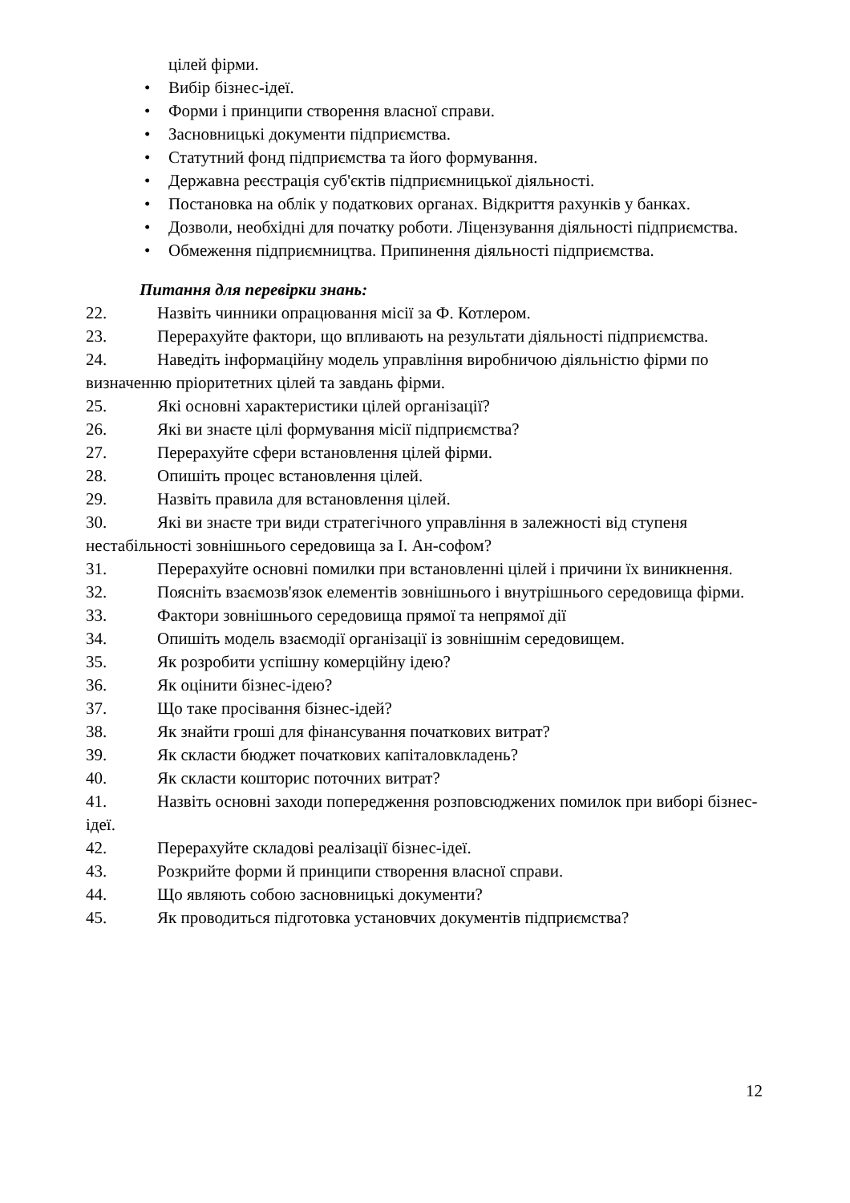цілей фірми.
• Вибір бізнес-ідеї.
• Форми і принципи створення власної справи.
• Засновницькі документи підприємства.
• Статутний фонд підприємства та його формування.
• Державна реєстрація суб'єктів підприємницької діяльності.
• Постановка на облік у податкових органах. Відкриття рахунків у банках.
• Дозволи, необхідні для початку роботи. Ліцензування діяльності підприємства.
• Обмеження підприємництва. Припинення діяльності підприємства.
Питання для перевірки знань:
22. Назвіть чинники опрацювання місії за Ф. Котлером.
23. Перерахуйте фактори, що впливають на результати діяльності підприємства.
24. Наведіть інформаційну модель управління виробничою діяльністю фірми по визначенню пріоритетних цілей та завдань фірми.
25. Які основні характеристики цілей організації?
26. Які ви знаєте цілі формування місії підприємства?
27. Перерахуйте сфери встановлення цілей фірми.
28. Опишіть процес встановлення цілей.
29. Назвіть правила для встановлення цілей.
30. Які ви знаєте три види стратегічного управління в залежності від ступеня нестабільності зовнішнього середовища за І. Ан-софом?
31. Перерахуйте основні помилки при встановленні цілей і причини їх виникнення.
32. Поясніть взаємозв'язок елементів зовнішнього і внутрішнього середовища фірми.
33. Фактори зовнішнього середовища прямої та непрямої дії
34. Опишіть модель взаємодії організації із зовнішнім середовищем.
35. Як розробити успішну комерційну ідею?
36. Як оцінити бізнес-ідею?
37. Що таке просівання бізнес-ідей?
38. Як знайти гроші для фінансування початкових витрат?
39. Як скласти бюджет початкових капіталовкладень?
40. Як скласти кошторис поточних витрат?
41. Назвіть основні заходи попередження розповсюджених помилок при виборі бізнес-ідеї.
42. Перерахуйте складові реалізації бізнес-ідеї.
43. Розкрийте форми й принципи створення власної справи.
44. Що являють собою засновницькі документи?
45. Як проводиться підготовка установчих документів підприємства?
12